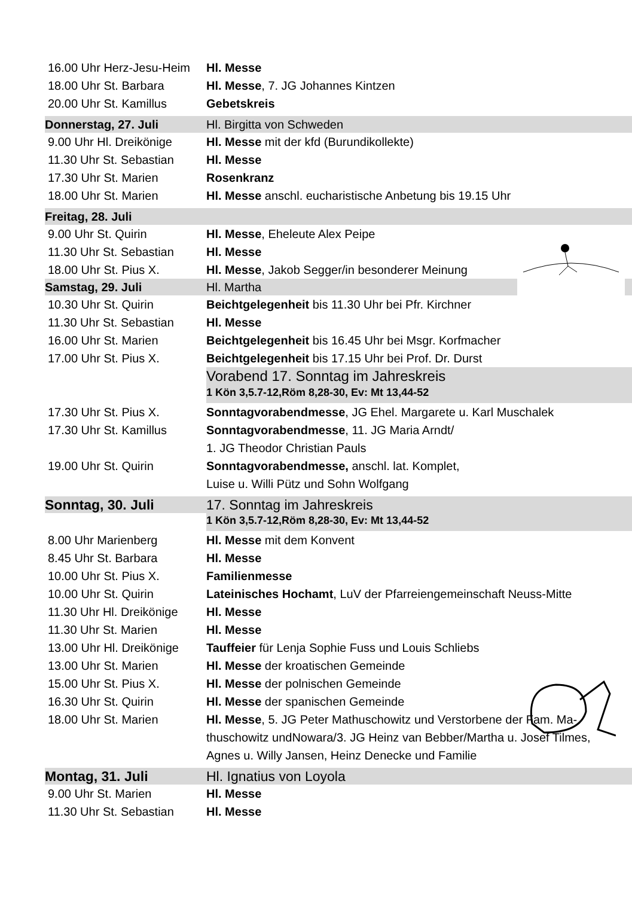| 16.00 Uhr Herz-Jesu-Heim | Hl. Messe |
| 18.00 Uhr St. Barbara | Hl. Messe , 7. JG Johannes Kintzen |
| 20.00 Uhr St. Kamillus | Gebetskreis |
| Donnerstag, 27. Juli | Hl. Birgitta von Schweden |
| 9.00 Uhr Hl. Dreikönige | Hl. Messe mit der kfd (Burundikollekte) |
| 11.30 Uhr St. Sebastian | Hl. Messe |
| 17.30 Uhr St. Marien | Rosenkranz |
| 18.00 Uhr St. Marien | Hl. Messe anschl. eucharistische Anbetung bis 19.15 Uhr |
| Freitag, 28. Juli | |
| 9.00 Uhr St. Quirin | Hl. Messe , Eheleute Alex Peipe |
| 11.30 Uhr St. Sebastian | Hl. Messe |
| 18.00 Uhr St. Pius X. | Hl. Messe , Jakob Segger/in besonderer Meinung |
| Samstag, 29. Juli | Hl. Martha |
| 10.30 Uhr St. Quirin | Beichtgelegenheit bis 11.30 Uhr bei Pfr. Kirchner |
| 11.30 Uhr St. Sebastian | Hl. Messe |
| 16.00 Uhr St. Marien | Beichtgelegenheit bis 16.45 Uhr bei Msgr. Korfmacher |
| 17.00 Uhr St. Pius X. | Beichtgelegenheit bis 17.15 Uhr bei Prof. Dr. Durst |
| | Vorabend 17. Sonntag im Jahreskreis |
| | 1 Kön 3,5.7-12,Röm 8,28-30, Ev: Mt 13,44-52 |
| 17.30 Uhr St. Pius X. | Sonntagvorabendmesse , JG Ehel. Margarete u. Karl Muschalek |
| 17.30 Uhr St. Kamillus | Sonntagvorabendmesse , 11. JG Maria Arndt/ 1. JG Theodor Christian Pauls |
| 19.00 Uhr St. Quirin | Sonntagvorabendmesse, anschl. lat. Komplet, Luise u. Willi Pütz und Sohn Wolfgang |
| Sonntag, 30. Juli | 17. Sonntag im Jahreskreis |
| | 1 Kön 3,5.7-12,Röm 8,28-30, Ev: Mt 13,44-52 |
| 8.00 Uhr Marienberg | Hl. Messe mit dem Konvent |
| 8.45 Uhr St. Barbara | Hl. Messe |
| 10.00 Uhr St. Pius X. | Familienmesse |
| 10.00 Uhr St. Quirin | Lateinisches Hochamt , LuV der Pfarreiengemeinschaft Neuss-Mitte |
| 11.30 Uhr Hl. Dreikönige | Hl. Messe |
| 11.30 Uhr St. Marien | Hl. Messe |
| 13.00 Uhr Hl. Dreikönige | Tauffeier für Lenja Sophie Fuss und Louis Schliebs |
| 13.00 Uhr St. Marien | Hl. Messe der kroatischen Gemeinde |
| 15.00 Uhr St. Pius X. | Hl. Messe der polnischen Gemeinde |
| 16.30 Uhr St. Quirin | Hl. Messe der spanischen Gemeinde |
| 18.00 Uhr St. Marien | Hl. Messe , 5. JG Peter Mathuschowitz und Verstorbene der Fam. Ma- thuschowitz undNowara/3. JG Heinz van Bebber/Martha u. Josef Tilmes, Agnes u. Willy Jansen, Heinz Denecke und Familie |
| Montag, 31. Juli | Hl. Ignatius von Loyola |
| 9.00 Uhr St. Marien | Hl. Messe |
| 11.30 Uhr St. Sebastian | Hl. Messe |